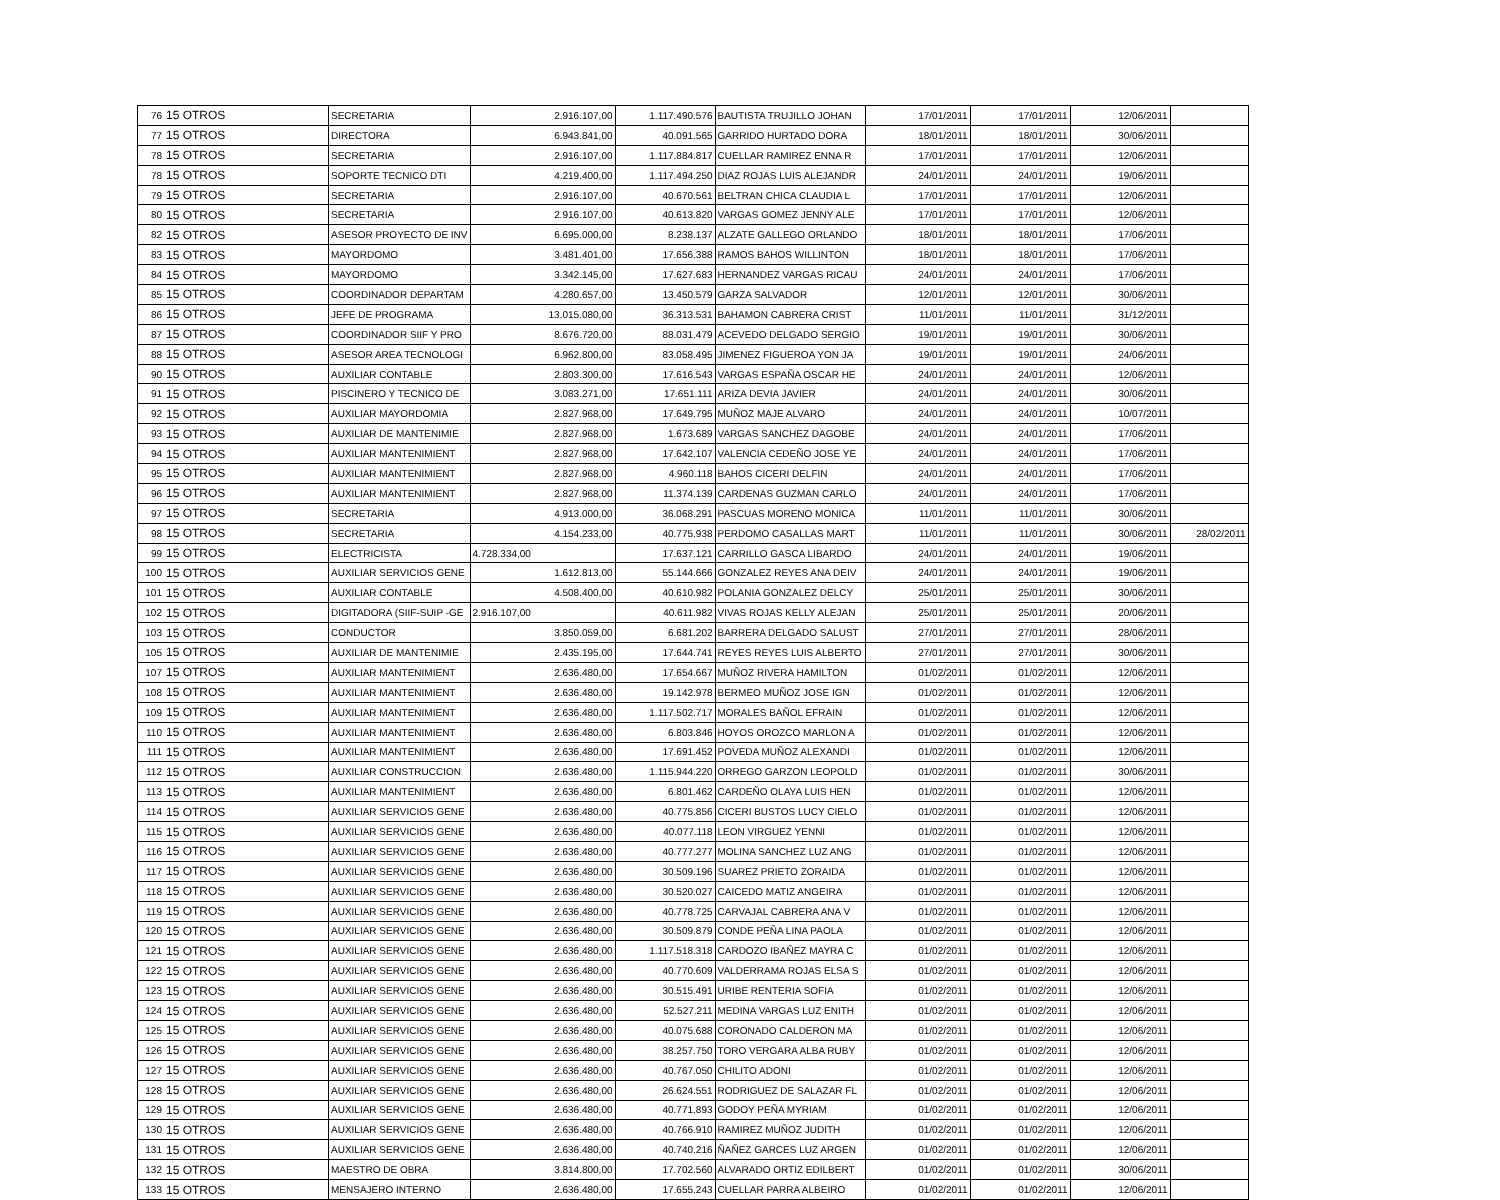| 76 | 15 OTROS | SECRETARIA | 2.916.107,00 | 1.117.490.576 | BAUTISTA TRUJILLO JOHAN | 17/01/2011 | 17/01/2011 | 12/06/2011 | |
| 77 | 15 OTROS | DIRECTORA | 6.943.841,00 | 40.091.565 | GARRIDO HURTADO DORA | 18/01/2011 | 18/01/2011 | 30/06/2011 | |
| 78 | 15 OTROS | SECRETARIA | 2.916.107,00 | 1.117.884.817 | CUELLAR RAMIREZ ENNA R | 17/01/2011 | 17/01/2011 | 12/06/2011 | |
| 78 | 15 OTROS | SOPORTE TECNICO DTI | 4.219.400,00 | 1.117.494.250 | DIAZ ROJAS LUIS ALEJANDR | 24/01/2011 | 24/01/2011 | 19/06/2011 | |
| 79 | 15 OTROS | SECRETARIA | 2.916.107,00 | 40.670.561 | BELTRAN CHICA CLAUDIA L | 17/01/2011 | 17/01/2011 | 12/06/2011 | |
| 80 | 15 OTROS | SECRETARIA | 2.916.107,00 | 40.613.820 | VARGAS GOMEZ JENNY ALE | 17/01/2011 | 17/01/2011 | 12/06/2011 | |
| 82 | 15 OTROS | ASESOR PROYECTO DE INV | 6.695.000,00 | 8.238.137 | ALZATE GALLEGO ORLANDO | 18/01/2011 | 18/01/2011 | 17/06/2011 | |
| 83 | 15 OTROS | MAYORDOMO | 3.481.401,00 | 17.656.388 | RAMOS BAHOS WILLINTON | 18/01/2011 | 18/01/2011 | 17/06/2011 | |
| 84 | 15 OTROS | MAYORDOMO | 3.342.145,00 | 17.627.683 | HERNANDEZ VARGAS RICAU | 24/01/2011 | 24/01/2011 | 17/06/2011 | |
| 85 | 15 OTROS | COORDINADOR DEPARTAM | 4.280.657,00 | 13.450.579 | GARZA SALVADOR | 12/01/2011 | 12/01/2011 | 30/06/2011 | |
| 86 | 15 OTROS | JEFE DE PROGRAMA | 13.015.080,00 | 36.313.531 | BAHAMON CABRERA CRIST | 11/01/2011 | 11/01/2011 | 31/12/2011 | |
| 87 | 15 OTROS | COORDINADOR SIIF Y PRO | 8.676.720,00 | 88.031.479 | ACEVEDO DELGADO SERGIO | 19/01/2011 | 19/01/2011 | 30/06/2011 | |
| 88 | 15 OTROS | ASESOR AREA TECNOLOGI | 6.962.800,00 | 83.058.495 | JIMENEZ FIGUEROA YON JA | 19/01/2011 | 19/01/2011 | 24/06/2011 | |
| 90 | 15 OTROS | AUXILIAR CONTABLE | 2.803.300,00 | 17.616.543 | VARGAS ESPAÑA OSCAR HE | 24/01/2011 | 24/01/2011 | 12/06/2011 | |
| 91 | 15 OTROS | PISCINERO Y TECNICO DE | 3.083.271,00 | 17.651.111 | ARIZA DEVIA JAVIER | 24/01/2011 | 24/01/2011 | 30/06/2011 | |
| 92 | 15 OTROS | AUXILIAR MAYORDOMIA | 2.827.968,00 | 17.649.795 | MUÑOZ MAJE ALVARO | 24/01/2011 | 24/01/2011 | 10/07/2011 | |
| 93 | 15 OTROS | AUXILIAR DE MANTENIMIE | 2.827.968,00 | 1.673.689 | VARGAS SANCHEZ DAGOBE | 24/01/2011 | 24/01/2011 | 17/06/2011 | |
| 94 | 15 OTROS | AUXILIAR MANTENIMIENT | 2.827.968,00 | 17.642.107 | VALENCIA CEDEÑO JOSE YE | 24/01/2011 | 24/01/2011 | 17/06/2011 | |
| 95 | 15 OTROS | AUXILIAR MANTENIMIENT | 2.827.968,00 | 4.960.118 | BAHOS CICERI DELFIN | 24/01/2011 | 24/01/2011 | 17/06/2011 | |
| 96 | 15 OTROS | AUXILIAR MANTENIMIENT | 2.827.968,00 | 11.374.139 | CARDENAS GUZMAN CARLO | 24/01/2011 | 24/01/2011 | 17/06/2011 | |
| 97 | 15 OTROS | SECRETARIA | 4.913.000,00 | 36.068.291 | PASCUAS MORENO MONICA | 11/01/2011 | 11/01/2011 | 30/06/2011 | |
| 98 | 15 OTROS | SECRETARIA | 4.154.233,00 | 40.775.938 | PERDOMO CASALLAS MART | 11/01/2011 | 11/01/2011 | 30/06/2011 | 28/02/2011 |
| 99 | 15 OTROS | ELECTRICISTA | 4.728.334,00 | 17.637.121 | CARRILLO GASCA LIBARDO | 24/01/2011 | 24/01/2011 | 19/06/2011 | |
| 100 | 15 OTROS | AUXILIAR SERVICIOS GENE | 1.612.813,00 | 55.144.666 | GONZALEZ REYES ANA DEIV | 24/01/2011 | 24/01/2011 | 19/06/2011 | |
| 101 | 15 OTROS | AUXILIAR CONTABLE | 4.508.400,00 | 40.610.982 | POLANIA GONZALEZ DELCY | 25/01/2011 | 25/01/2011 | 30/06/2011 | |
| 102 | 15 OTROS | DIGITADORA (SIIF-SUIP -GE | 2.916.107,00 | 40.611.982 | VIVAS ROJAS KELLY ALEJAN | 25/01/2011 | 25/01/2011 | 20/06/2011 | |
| 103 | 15 OTROS | CONDUCTOR | 3.850.059,00 | 6.681.202 | BARRERA DELGADO SALUST | 27/01/2011 | 27/01/2011 | 28/06/2011 | |
| 105 | 15 OTROS | AUXILIAR DE MANTENIMIE | 2.435.195,00 | 17.644.741 | REYES REYES LUIS ALBERTO | 27/01/2011 | 27/01/2011 | 30/06/2011 | |
| 107 | 15 OTROS | AUXILIAR MANTENIMIENT | 2.636.480,00 | 17.654.667 | MUÑOZ RIVERA HAMILTON | 01/02/2011 | 01/02/2011 | 12/06/2011 | |
| 108 | 15 OTROS | AUXILIAR MANTENIMIENT | 2.636.480,00 | 19.142.978 | BERMEO MUÑOZ JOSE IGN | 01/02/2011 | 01/02/2011 | 12/06/2011 | |
| 109 | 15 OTROS | AUXILIAR MANTENIMIENT | 2.636.480,00 | 1.117.502.717 | MORALES BAÑOL EFRAIN | 01/02/2011 | 01/02/2011 | 12/06/2011 | |
| 110 | 15 OTROS | AUXILIAR MANTENIMIENT | 2.636.480,00 | 6.803.846 | HOYOS OROZCO MARLON A | 01/02/2011 | 01/02/2011 | 12/06/2011 | |
| 111 | 15 OTROS | AUXILIAR MANTENIMIENT | 2.636.480,00 | 17.691.452 | POVEDA MUÑOZ ALEXANDI | 01/02/2011 | 01/02/2011 | 12/06/2011 | |
| 112 | 15 OTROS | AUXILIAR CONSTRUCCION | 2.636.480,00 | 1.115.944.220 | ORREGO GARZON LEOPOLD | 01/02/2011 | 01/02/2011 | 30/06/2011 | |
| 113 | 15 OTROS | AUXILIAR MANTENIMIENT | 2.636.480,00 | 6.801.462 | CARDEÑO OLAYA LUIS HEN | 01/02/2011 | 01/02/2011 | 12/06/2011 | |
| 114 | 15 OTROS | AUXILIAR SERVICIOS GENE | 2.636.480,00 | 40.775.856 | CICERI BUSTOS LUCY CIELO | 01/02/2011 | 01/02/2011 | 12/06/2011 | |
| 115 | 15 OTROS | AUXILIAR SERVICIOS GENE | 2.636.480,00 | 40.077.118 | LEON VIRGUEZ YENNI | 01/02/2011 | 01/02/2011 | 12/06/2011 | |
| 116 | 15 OTROS | AUXILIAR SERVICIOS GENE | 2.636.480,00 | 40.777.277 | MOLINA SANCHEZ LUZ ANG | 01/02/2011 | 01/02/2011 | 12/06/2011 | |
| 117 | 15 OTROS | AUXILIAR SERVICIOS GENE | 2.636.480,00 | 30.509.196 | SUAREZ PRIETO ZORAIDA | 01/02/2011 | 01/02/2011 | 12/06/2011 | |
| 118 | 15 OTROS | AUXILIAR SERVICIOS GENE | 2.636.480,00 | 30.520.027 | CAICEDO MATIZ ANGEIRA | 01/02/2011 | 01/02/2011 | 12/06/2011 | |
| 119 | 15 OTROS | AUXILIAR SERVICIOS GENE | 2.636.480,00 | 40.778.725 | CARVAJAL CABRERA ANA V | 01/02/2011 | 01/02/2011 | 12/06/2011 | |
| 120 | 15 OTROS | AUXILIAR SERVICIOS GENE | 2.636.480,00 | 30.509.879 | CONDE PEÑA LINA PAOLA | 01/02/2011 | 01/02/2011 | 12/06/2011 | |
| 121 | 15 OTROS | AUXILIAR SERVICIOS GENE | 2.636.480,00 | 1.117.518.318 | CARDOZO IBAÑEZ MAYRA C | 01/02/2011 | 01/02/2011 | 12/06/2011 | |
| 122 | 15 OTROS | AUXILIAR SERVICIOS GENE | 2.636.480,00 | 40.770.609 | VALDERRAMA ROJAS ELSA S | 01/02/2011 | 01/02/2011 | 12/06/2011 | |
| 123 | 15 OTROS | AUXILIAR SERVICIOS GENE | 2.636.480,00 | 30.515.491 | URIBE RENTERIA SOFIA | 01/02/2011 | 01/02/2011 | 12/06/2011 | |
| 124 | 15 OTROS | AUXILIAR SERVICIOS GENE | 2.636.480,00 | 52.527.211 | MEDINA VARGAS LUZ ENITH | 01/02/2011 | 01/02/2011 | 12/06/2011 | |
| 125 | 15 OTROS | AUXILIAR SERVICIOS GENE | 2.636.480,00 | 40.075.688 | CORONADO CALDERON MA | 01/02/2011 | 01/02/2011 | 12/06/2011 | |
| 126 | 15 OTROS | AUXILIAR SERVICIOS GENE | 2.636.480,00 | 38.257.750 | TORO VERGARA ALBA RUBY | 01/02/2011 | 01/02/2011 | 12/06/2011 | |
| 127 | 15 OTROS | AUXILIAR SERVICIOS GENE | 2.636.480,00 | 40.767.050 | CHILITO ADONI | 01/02/2011 | 01/02/2011 | 12/06/2011 | |
| 128 | 15 OTROS | AUXILIAR SERVICIOS GENE | 2.636.480,00 | 26.624.551 | RODRIGUEZ DE SALAZAR FL | 01/02/2011 | 01/02/2011 | 12/06/2011 | |
| 129 | 15 OTROS | AUXILIAR SERVICIOS GENE | 2.636.480,00 | 40.771.893 | GODOY PEÑA MYRIAM | 01/02/2011 | 01/02/2011 | 12/06/2011 | |
| 130 | 15 OTROS | AUXILIAR SERVICIOS GENE | 2.636.480,00 | 40.766.910 | RAMIREZ MUÑOZ JUDITH | 01/02/2011 | 01/02/2011 | 12/06/2011 | |
| 131 | 15 OTROS | AUXILIAR SERVICIOS GENE | 2.636.480,00 | 40.740.216 | ÑAÑEZ GARCES LUZ ARGEN | 01/02/2011 | 01/02/2011 | 12/06/2011 | |
| 132 | 15 OTROS | MAESTRO DE OBRA | 3.814.800,00 | 17.702.560 | ALVARADO ORTIZ EDILBERT | 01/02/2011 | 01/02/2011 | 30/06/2011 | |
| 133 | 15 OTROS | MENSAJERO INTERNO | 2.636.480,00 | 17.655.243 | CUELLAR PARRA ALBEIRO | 01/02/2011 | 01/02/2011 | 12/06/2011 | |